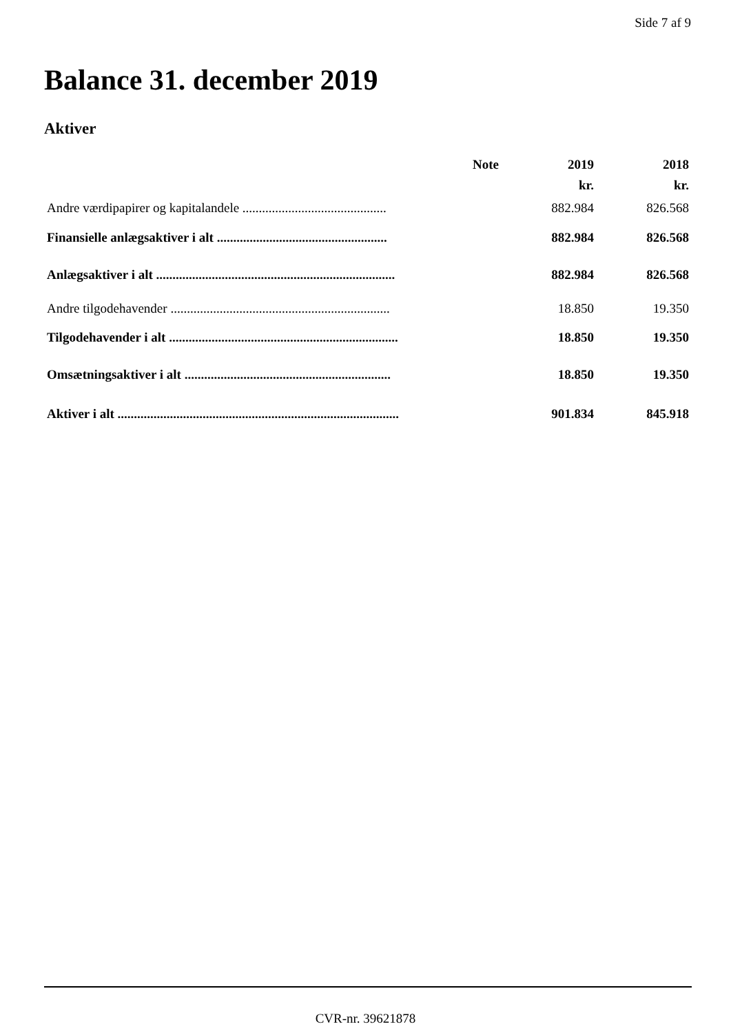Side 7 af 9
Balance 31. december 2019
Aktiver
| | Note | 2019 | 2018 |
| --- | --- | --- | --- |
| | | kr. | kr. |
| Andre værdipapirer og kapitalandele ............................................ | | 882.984 | 826.568 |
| Finansielle anlægsaktiver i alt .................................................... | | 882.984 | 826.568 |
| Anlægsaktiver i alt ......................................................................... | | 882.984 | 826.568 |
| Andre tilgodehavender ................................................................... | | 18.850 | 19.350 |
| Tilgodehavender i alt ...................................................................... | | 18.850 | 19.350 |
| Omsætningsaktiver i alt ............................................................... | | 18.850 | 19.350 |
| Aktiver i alt ...................................................................................... | | 901.834 | 845.918 |
CVR-nr. 39621878